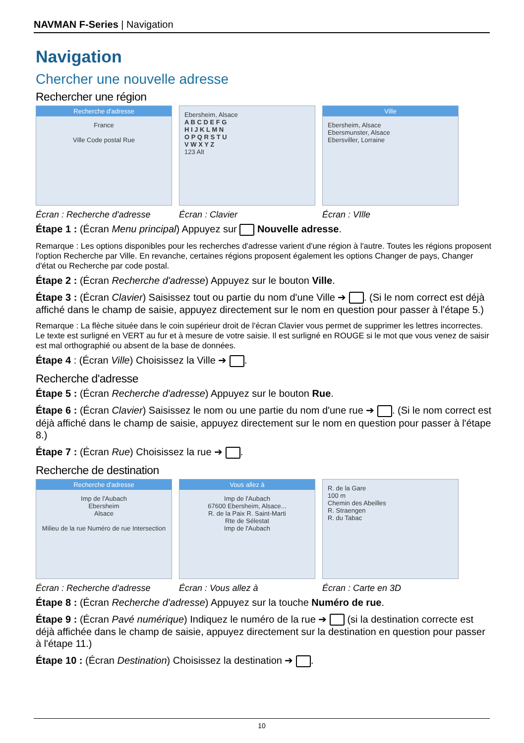NAVMAN F-Series | Navigation
Navigation
Chercher une nouvelle adresse
Rechercher une région
Recherche d'adresse
France
Ville Code postal Rue
Écran : Recherche d'adresse
Ebersheim, Alsace
A B C D E F G
H I J K L M N
O P Q R S T U
V W X Y Z
123 Alt
Écran : Clavier
Ville
Ebersheim, Alsace
Ebersmunster, Alsace
Ebersviller, Lorraine
Écran : VIlle
Étape 1 : (Écran Menu principal) Appuyez sur Nouvelle adresse.
Remarque : Les options disponibles pour les recherches d'adresse varient d'une région à l'autre. Toutes les régions proposent l'option Recherche par Ville. En revanche, certaines régions proposent également les options Changer de pays, Changer d'état ou Recherche par code postal.
Étape 2 : (Écran Recherche d'adresse) Appuyez sur le bouton Ville.
Étape 3 : (Écran Clavier) Saisissez tout ou partie du nom d'une Ville ➔ . (Si le nom correct est déjà affiché dans le champ de saisie, appuyez directement sur le nom en question pour passer à l'étape 5.)
Remarque : La flèche située dans le coin supérieur droit de l'écran Clavier vous permet de supprimer les lettres incorrectes. Le texte est surligné en VERT au fur et à mesure de votre saisie. Il est surligné en ROUGE si le mot que vous venez de saisir est mal orthographié ou absent de la base de données.
Étape 4 : (Écran Ville) Choisissez la Ville ➔ .
Recherche d'adresse
Étape 5 : (Écran Recherche d'adresse) Appuyez sur le bouton Rue.
Étape 6 : (Écran Clavier) Saisissez le nom ou une partie du nom d'une rue ➔ . (Si le nom correct est déjà affiché dans le champ de saisie, appuyez directement sur le nom en question pour passer à l'étape 8.)
Étape 7 : (Écran Rue) Choisissez la rue ➔ .
Recherche de destination
Recherche d'adresse
Imp de l'Aubach
Ebersheim
Alsace
Milieu de la rue Numéro de rue Intersection
Écran : Recherche d'adresse
Vous allez à
Imp de l'Aubach
67600 Ebersheim, Alsace...
R. de la Paix R. Saint-Marti
Rte de Sélestat
Imp de l'Aubach
Écran : Vous allez à
R. de la Gare
100 m
Chemin des Abeilles
R. Straengen
R. du Tabac
Écran : Carte en 3D
Étape 8 : (Écran Recherche d'adresse) Appuyez sur la touche Numéro de rue.
Étape 9 : (Écran Pavé numérique) Indiquez le numéro de la rue ➔ (si la destination correcte est déjà affichée dans le champ de saisie, appuyez directement sur la destination en question pour passer à l'étape 11.)
Étape 10 : (Écran Destination) Choisissez la destination ➔ .
10